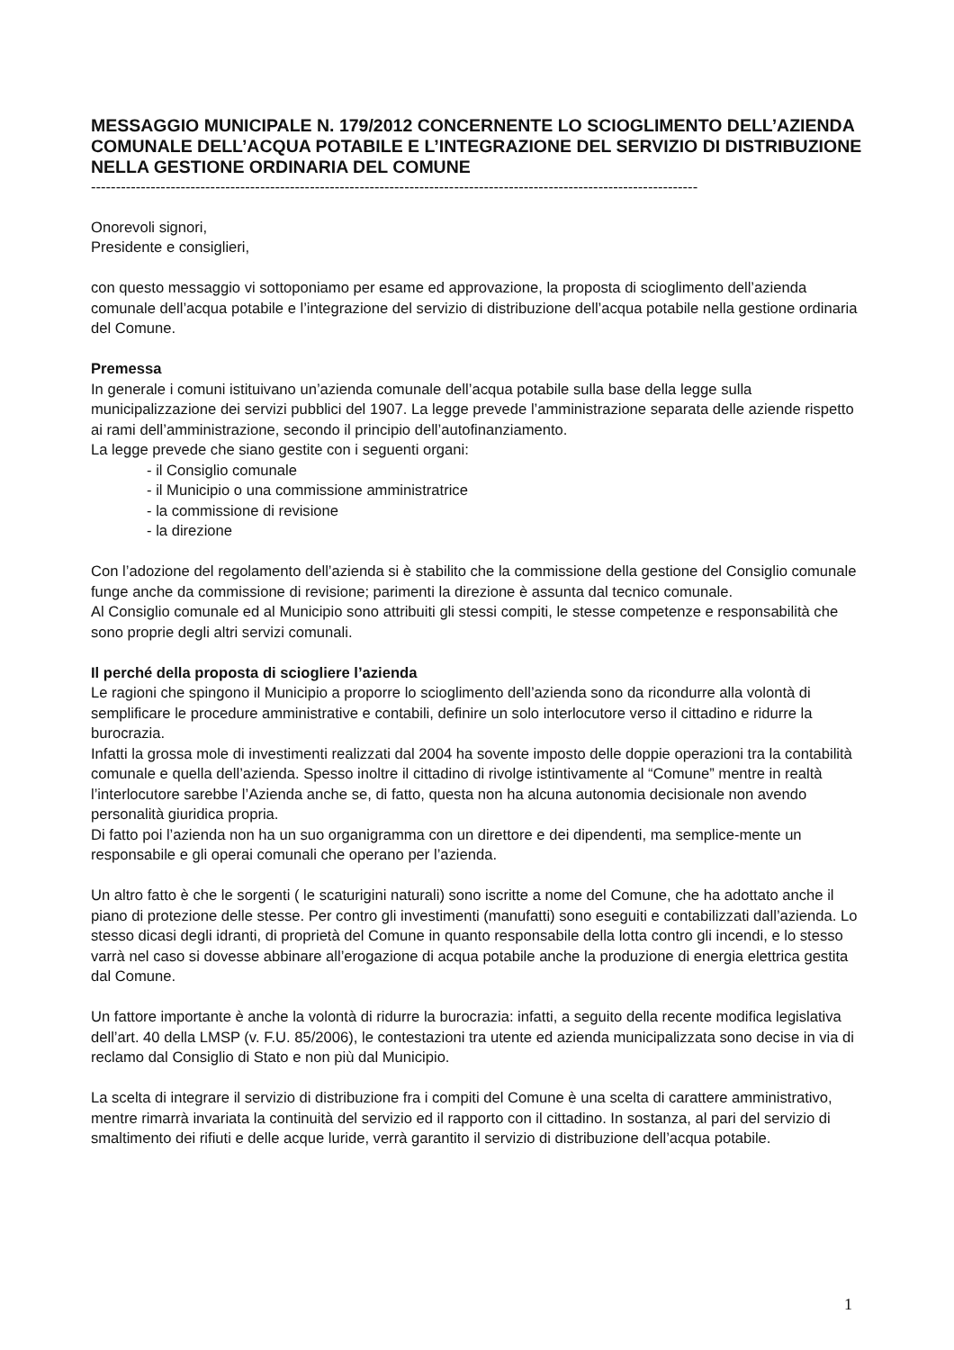MESSAGGIO MUNICIPALE N. 179/2012 CONCERNENTE LO SCIOGLIMENTO DELL’AZIENDA COMUNALE DELL’ACQUA POTABILE E L’INTEGRAZIONE DEL SERVIZIO DI DISTRIBUZIONE NELLA GESTIONE ORDINARIA DEL COMUNE
--------------------------------------------------------------------------------------------------------------------------
Onorevoli signori,
Presidente e consiglieri,
con questo messaggio vi sottoponiamo per esame ed approvazione, la proposta di scioglimento dell’azienda comunale dell’acqua potabile e l’integrazione del servizio di distribuzione dell’acqua potabile nella gestione ordinaria del Comune.
Premessa
In generale i comuni istituivano un’azienda comunale dell’acqua potabile sulla base della legge sulla municipalizzazione dei servizi pubblici del 1907. La legge prevede l’amministrazione separata delle aziende rispetto ai rami dell’amministrazione, secondo il principio dell’autofinanziamento.
La legge prevede che siano gestite con i seguenti organi:
- il Consiglio comunale
- il Municipio o una commissione amministratrice
- la commissione di revisione
- la direzione
Con l’adozione del regolamento dell’azienda si è stabilito che la commissione della gestione del Consiglio comunale funge anche da commissione di revisione; parimenti la direzione è assunta dal tecnico comunale.
Al Consiglio comunale ed al Municipio sono attribuiti gli stessi compiti, le stesse competenze e responsabilità che sono proprie degli altri servizi comunali.
Il perché della proposta di sciogliere l’azienda
Le ragioni che spingono il Municipio a proporre lo scioglimento dell’azienda sono da ricondurre alla volontà di semplificare le procedure amministrative e contabili, definire un solo interlocutore verso il cittadino e ridurre la burocrazia.
Infatti la grossa mole di investimenti realizzati dal 2004 ha sovente imposto delle doppie operazioni tra la contabilità comunale e quella dell’azienda. Spesso inoltre il cittadino di rivolge istintivamente al “Comune” mentre in realtà l’interlocutore sarebbe l’Azienda anche se, di fatto, questa non ha alcuna autonomia decisionale non avendo personalità giuridica propria.
Di fatto poi l’azienda non ha un suo organigramma con un direttore e dei dipendenti, ma semplice-mente un responsabile e gli operai comunali che operano per l’azienda.
Un altro fatto è che le sorgenti ( le scaturigini naturali) sono iscritte a nome del Comune, che ha adottato anche il piano di protezione delle stesse. Per contro gli investimenti (manufatti) sono eseguiti e contabilizzati dall’azienda. Lo stesso dicasi degli idranti, di proprietà del Comune in quanto responsabile della lotta contro gli incendi, e lo stesso varrà nel caso si dovesse abbinare all’erogazione di acqua potabile anche la produzione di energia elettrica gestita dal Comune.
Un fattore importante è anche la volontà di ridurre la burocrazia: infatti, a seguito della recente modifica legislativa dell’art. 40 della LMSP (v. F.U. 85/2006), le contestazioni tra utente ed azienda municipalizzata sono decise in via di reclamo dal Consiglio di Stato e non più dal Municipio.
La scelta di integrare il servizio di distribuzione fra i compiti del Comune è una scelta di carattere amministrativo, mentre rimarrà invariata la continuità del servizio ed il rapporto con il cittadino. In sostanza, al pari del servizio di smaltimento dei rifiuti e delle acque luride, verrà garantito il servizio di distribuzione dell’acqua potabile.
1